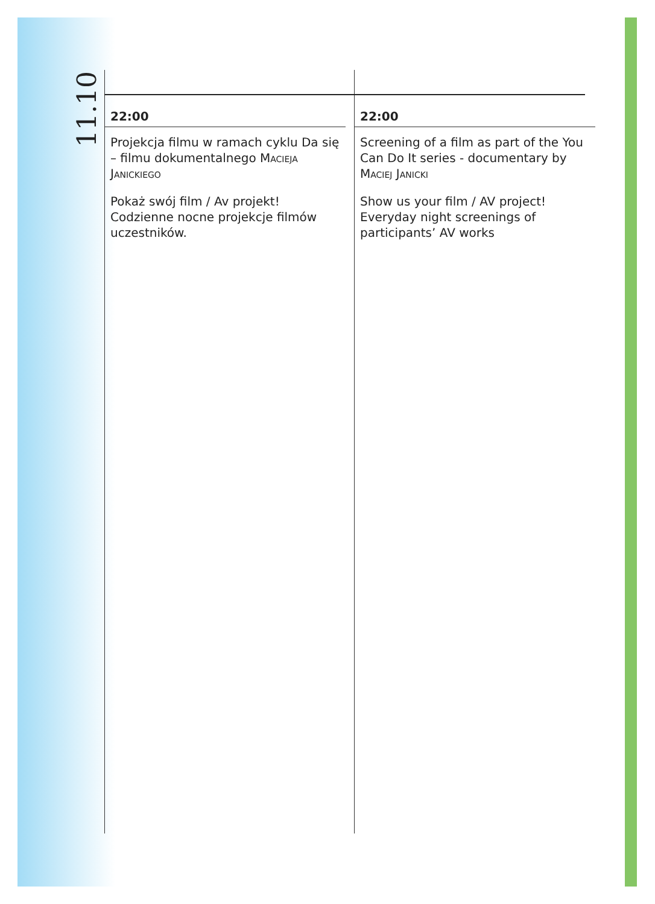11.10
22:00
Projekcja filmu w ramach cyklu Da się – filmu dokumentalnego Macieja Janickiego
Pokaż swój film / Av projekt! Codzienne nocne projekcje filmów uczestników.
22:00
Screening of a film as part of the You Can Do It series - documentary by Maciej Janicki
Show us your film / AV project! Everyday night screenings of participants’ AV works